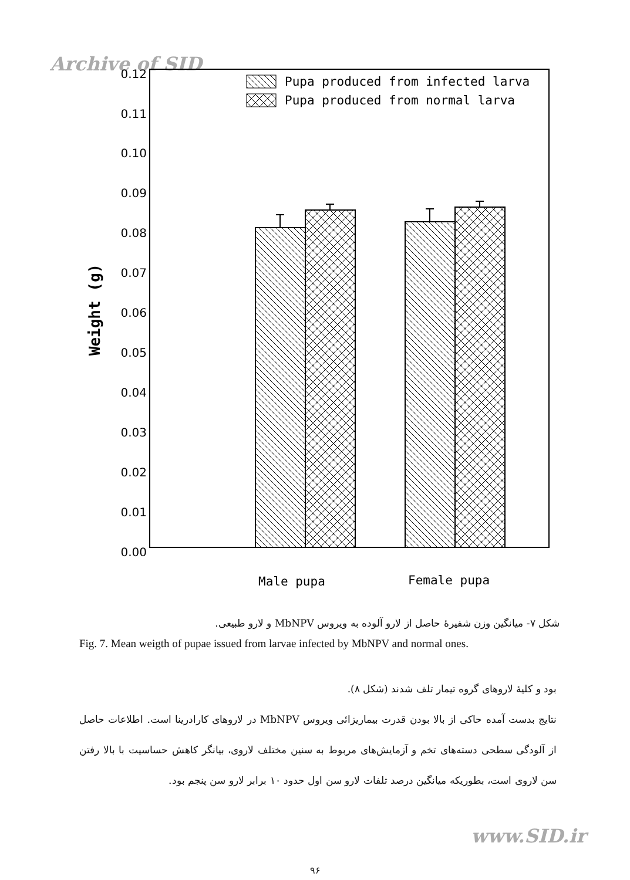Archive of SID
0.12
0.11
0.10
0.09
0.08
0.07
0.06
0.05
0.04
0.03
0.02
0.01
0.00
Weight (g)
Pupa produced from infected larva
Pupa produced from normal larva
Male pupa
Female pupa
شکل ۷- میانگین وزن شفیرهٔ حاصل از لارو آلوده به ویروس MbNPV و لارو طبیعی.
Fig. 7. Mean weigth of pupae issued from larvae infected by MbNPV and normal ones.
بود و کلیهٔ لاروهای گروه تیمار تلف شدند (شکل ۸).
نتایج بدست آمده حاکی از بالا بودن قدرت بیماریزائی ویروس MbNPV در لاروهای کارادرینا است. اطلاعات حاصل از آلودگی سطحی دسته‌های تخم و آزمایش‌های مربوط به سنین مختلف لاروی، بیانگر کاهش حساسیت با بالا رفتن سن لاروی است، بطوریکه میانگین درصد تلفات لارو سن اول حدود ۱۰ برابر لارو سن پنجم بود.
www.SID.ir
۹۶